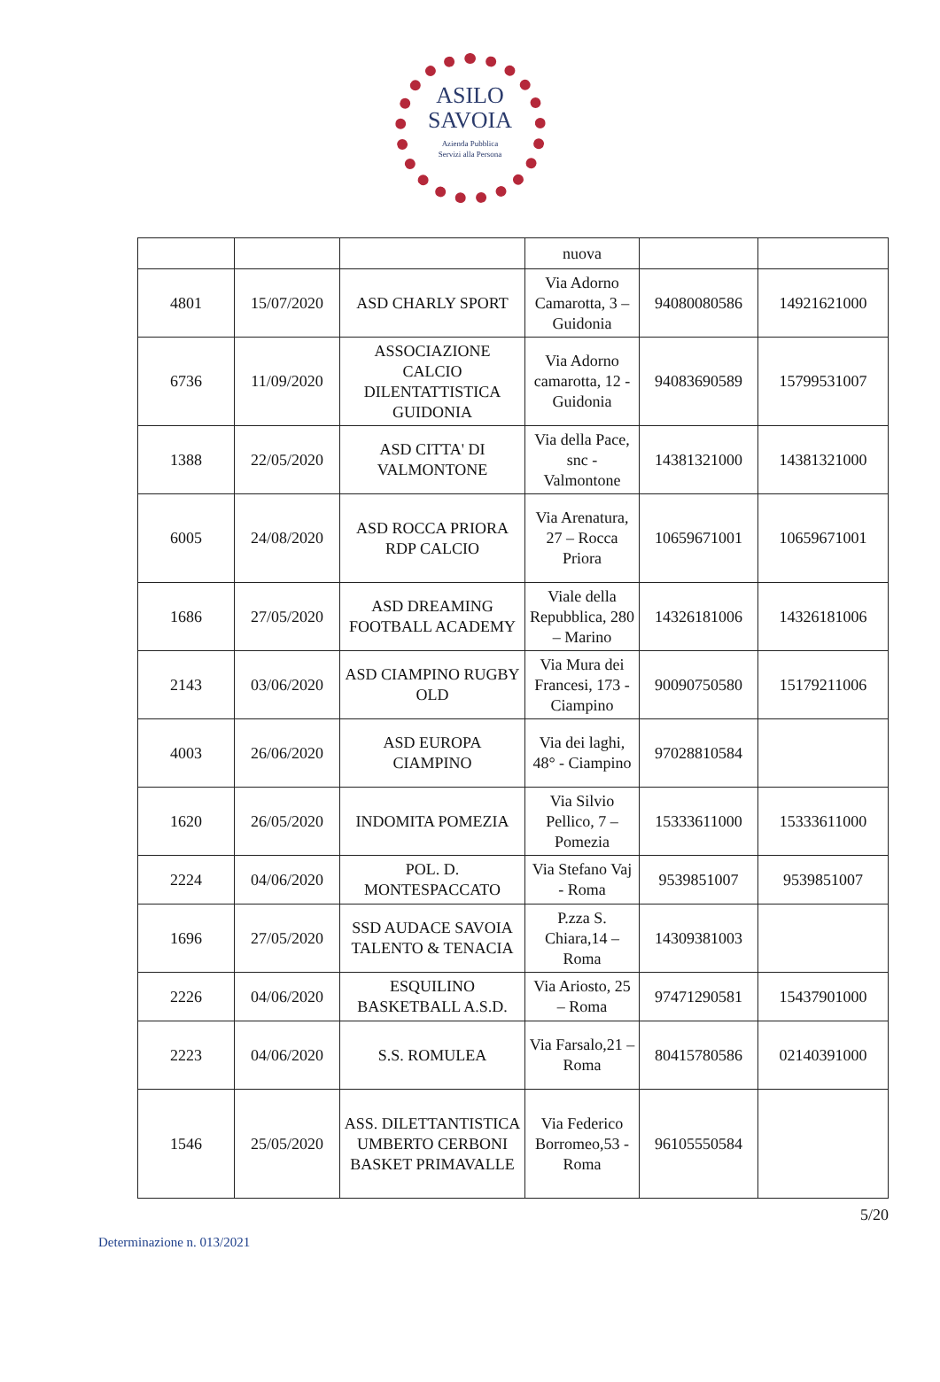ASILO
SAVOIA
Azienda Pubblica
Servizi alla Persona
| | | | nuova | | |
| 4801 | 15/07/2020 | ASD CHARLY SPORT | Via Adorno Camarotta, 3 – Guidonia | 94080080586 | 14921621000 |
| 6736 | 11/09/2020 | ASSOCIAZIONE CALCIO DILENTATTISTICA GUIDONIA | Via Adorno camarotta, 12 - Guidonia | 94083690589 | 15799531007 |
| 1388 | 22/05/2020 | ASD CITTA' DI VALMONTONE | Via della Pace, snc - Valmontone | 14381321000 | 14381321000 |
| 6005 | 24/08/2020 | ASD ROCCA PRIORA RDP CALCIO | Via Arenatura, 27 – Rocca Priora | 10659671001 | 10659671001 |
| 1686 | 27/05/2020 | ASD DREAMING FOOTBALL ACADEMY | Viale della Repubblica, 280 – Marino | 14326181006 | 14326181006 |
| 2143 | 03/06/2020 | ASD CIAMPINO RUGBY OLD | Via Mura dei Francesi, 173 - Ciampino | 90090750580 | 15179211006 |
| 4003 | 26/06/2020 | ASD EUROPA CIAMPINO | Via dei laghi, 48° - Ciampino | 97028810584 | |
| 1620 | 26/05/2020 | INDOMITA POMEZIA | Via Silvio Pellico, 7 – Pomezia | 15333611000 | 15333611000 |
| 2224 | 04/06/2020 | POL. D. MONTESPACCATO | Via Stefano Vaj - Roma | 9539851007 | 9539851007 |
| 1696 | 27/05/2020 | SSD AUDACE SAVOIA TALENTO & TENACIA | P.zza S. Chiara,14 – Roma | 14309381003 | |
| 2226 | 04/06/2020 | ESQUILINO BASKETBALL A.S.D. | Via Ariosto, 25 – Roma | 97471290581 | 15437901000 |
| 2223 | 04/06/2020 | S.S. ROMULEA | Via Farsalo,21 – Roma | 80415780586 | 02140391000 |
| 1546 | 25/05/2020 | ASS. DILETTANTISTICA UMBERTO CERBONI BASKET PRIMAVALLE | Via Federico Borromeo,53 - Roma | 96105550584 | |
5/20
Determinazione n. 013/2021